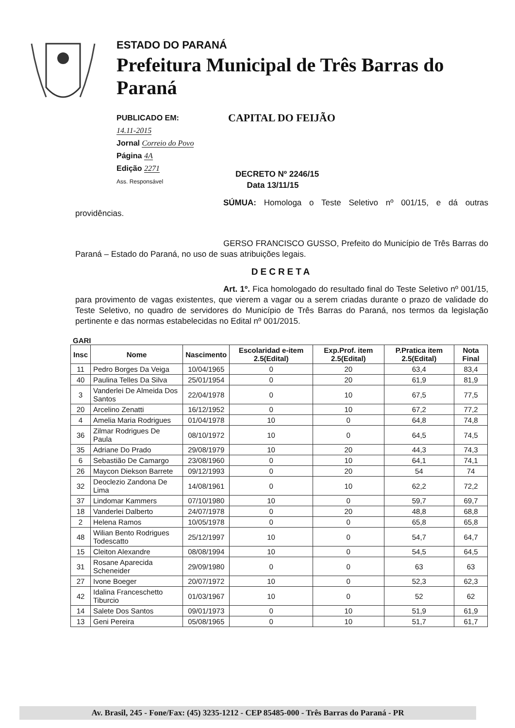ESTADO DO PARANÁ
Prefeitura Municipal de Três Barras do Paraná
PUBLICADO EM:
14.11-2015
Jornal Correio do Povo
Página 4A
Edição 2271
Ass. Responsável
CAPITAL DO FEIJÃO
DECRETO Nº 2246/15
Data 13/11/15
SÚMUA: Homologa o Teste Seletivo nº 001/15, e dá outras providências.
GERSO FRANCISCO GUSSO, Prefeito do Município de Três Barras do Paraná – Estado do Paraná, no uso de suas atribuições legais.
DECRETA
Art. 1º. Fica homologado do resultado final do Teste Seletivo nº 001/15, para provimento de vagas existentes, que vierem a vagar ou a serem criadas durante o prazo de validade do Teste Seletivo, no quadro de servidores do Município de Três Barras do Paraná, nos termos da legislação pertinente e das normas estabelecidas no Edital nº 001/2015.
GARI
| Insc | Nome | Nascimento | Escolaridad e-item 2.5(Edital) | Exp.Prof. item 2.5(Edital) | P.Pratica item 2.5(Edital) | Nota Final |
| --- | --- | --- | --- | --- | --- | --- |
| 11 | Pedro Borges Da Veiga | 10/04/1965 | 0 | 20 | 63,4 | 83,4 |
| 40 | Paulina Telles Da Silva | 25/01/1954 | 0 | 20 | 61,9 | 81,9 |
| 3 | Vanderlei De Almeida Dos Santos | 22/04/1978 | 0 | 10 | 67,5 | 77,5 |
| 20 | Arcelino Zenatti | 16/12/1952 | 0 | 10 | 67,2 | 77,2 |
| 4 | Amelia Maria Rodrigues | 01/04/1978 | 10 | 0 | 64,8 | 74,8 |
| 36 | Zilmar Rodrigues De Paula | 08/10/1972 | 10 | 0 | 64,5 | 74,5 |
| 35 | Adriane Do Prado | 29/08/1979 | 10 | 20 | 44,3 | 74,3 |
| 6 | Sebastião De Camargo | 23/08/1960 | 0 | 10 | 64,1 | 74,1 |
| 26 | Maycon Diekson Barrete | 09/12/1993 | 0 | 20 | 54 | 74 |
| 32 | Deoclezio Zandona De Lima | 14/08/1961 | 0 | 10 | 62,2 | 72,2 |
| 37 | Lindomar Kammers | 07/10/1980 | 10 | 0 | 59,7 | 69,7 |
| 18 | Vanderlei Dalberto | 24/07/1978 | 0 | 20 | 48,8 | 68,8 |
| 2 | Helena Ramos | 10/05/1978 | 0 | 0 | 65,8 | 65,8 |
| 48 | Wilian Bento Rodrigues Todescatto | 25/12/1997 | 10 | 0 | 54,7 | 64,7 |
| 15 | Cleiton Alexandre | 08/08/1994 | 10 | 0 | 54,5 | 64,5 |
| 31 | Rosane Aparecida Scheneider | 29/09/1980 | 0 | 0 | 63 | 63 |
| 27 | Ivone Boeger | 20/07/1972 | 10 | 0 | 52,3 | 62,3 |
| 42 | Idalina Franceschetto Tiburcio | 01/03/1967 | 10 | 0 | 52 | 62 |
| 14 | Salete Dos Santos | 09/01/1973 | 0 | 10 | 51,9 | 61,9 |
| 13 | Geni Pereira | 05/08/1965 | 0 | 10 | 51,7 | 61,7 |
Av. Brasil, 245 - Fone/Fax: (45) 3235-1212 - CEP 85485-000 - Três Barras do Paraná - PR